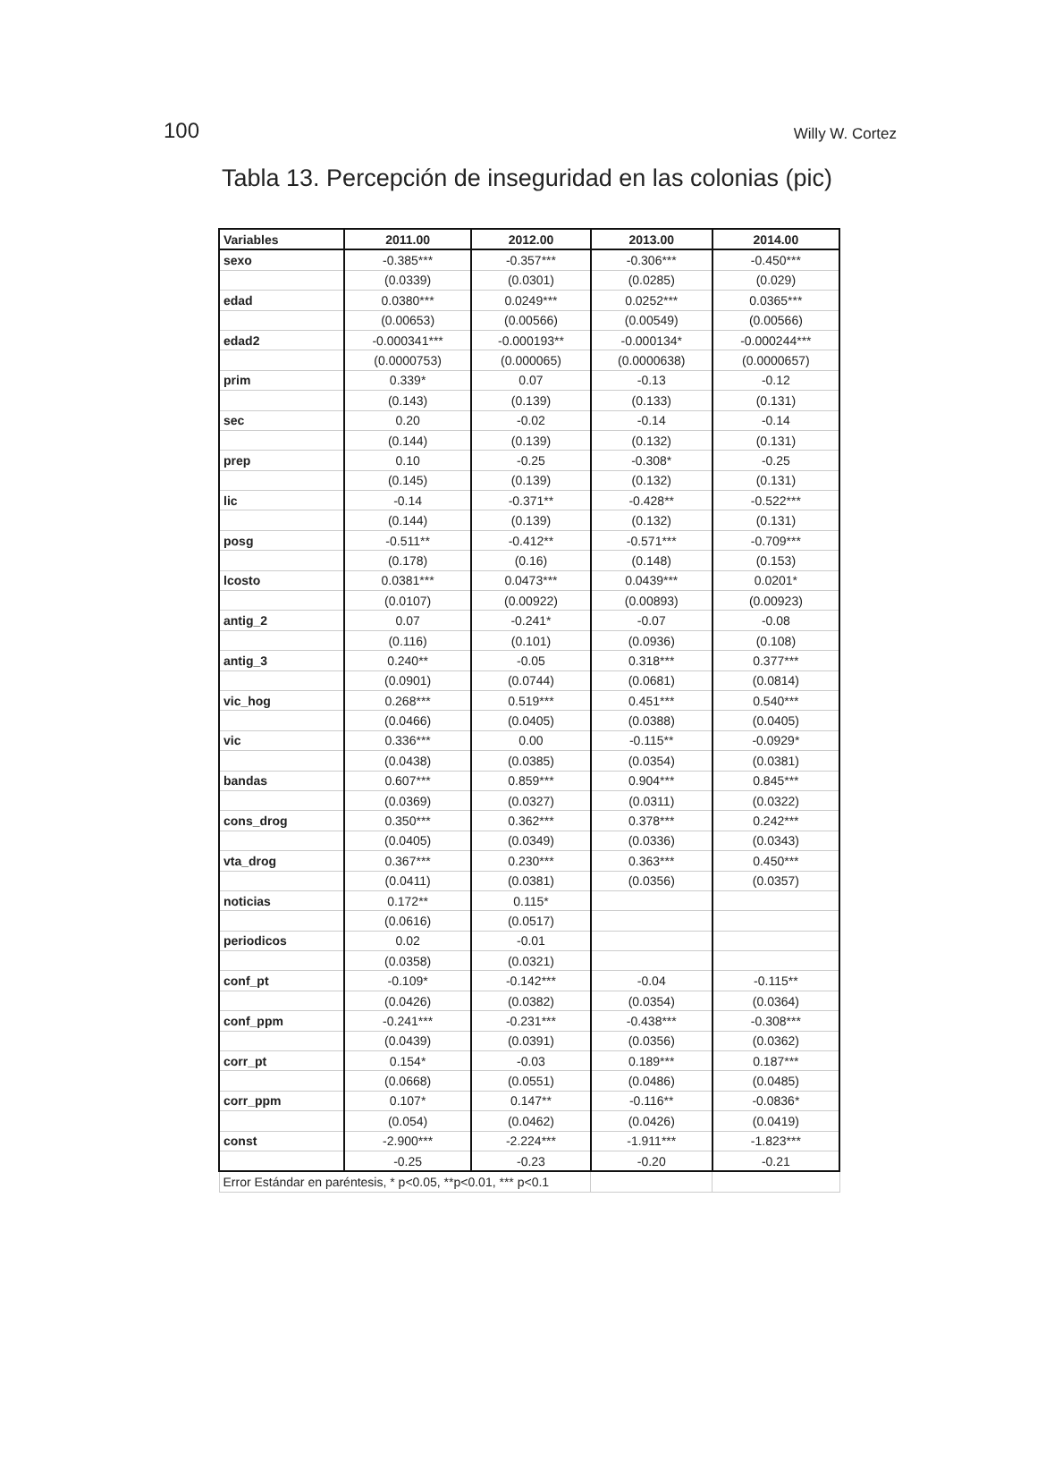100 Willy W. Cortez
Tabla 13. Percepción de inseguridad en las colonias (pic)
| Variables | 2011.00 | 2012.00 | 2013.00 | 2014.00 |
| --- | --- | --- | --- | --- |
| sexo | -0.385*** | -0.357*** | -0.306*** | -0.450*** |
| | (0.0339) | (0.0301) | (0.0285) | (0.029) |
| edad | 0.0380*** | 0.0249*** | 0.0252*** | 0.0365*** |
| | (0.00653) | (0.00566) | (0.00549) | (0.00566) |
| edad2 | -0.000341*** | -0.000193** | -0.000134* | -0.000244*** |
| | (0.0000753) | (0.000065) | (0.0000638) | (0.0000657) |
| prim | 0.339* | 0.07 | -0.13 | -0.12 |
| | (0.143) | (0.139) | (0.133) | (0.131) |
| sec | 0.20 | -0.02 | -0.14 | -0.14 |
| | (0.144) | (0.139) | (0.132) | (0.131) |
| prep | 0.10 | -0.25 | -0.308* | -0.25 |
| | (0.145) | (0.139) | (0.132) | (0.131) |
| lic | -0.14 | -0.371** | -0.428** | -0.522*** |
| | (0.144) | (0.139) | (0.132) | (0.131) |
| posg | -0.511** | -0.412** | -0.571*** | -0.709*** |
| | (0.178) | (0.16) | (0.148) | (0.153) |
| lcosto | 0.0381*** | 0.0473*** | 0.0439*** | 0.0201* |
| | (0.0107) | (0.00922) | (0.00893) | (0.00923) |
| antig_2 | 0.07 | -0.241* | -0.07 | -0.08 |
| | (0.116) | (0.101) | (0.0936) | (0.108) |
| antig_3 | 0.240** | -0.05 | 0.318*** | 0.377*** |
| | (0.0901) | (0.0744) | (0.0681) | (0.0814) |
| vic_hog | 0.268*** | 0.519*** | 0.451*** | 0.540*** |
| | (0.0466) | (0.0405) | (0.0388) | (0.0405) |
| vic | 0.336*** | 0.00 | -0.115** | -0.0929* |
| | (0.0438) | (0.0385) | (0.0354) | (0.0381) |
| bandas | 0.607*** | 0.859*** | 0.904*** | 0.845*** |
| | (0.0369) | (0.0327) | (0.0311) | (0.0322) |
| cons_drog | 0.350*** | 0.362*** | 0.378*** | 0.242*** |
| | (0.0405) | (0.0349) | (0.0336) | (0.0343) |
| vta_drog | 0.367*** | 0.230*** | 0.363*** | 0.450*** |
| | (0.0411) | (0.0381) | (0.0356) | (0.0357) |
| noticias | 0.172** | 0.115* | | |
| | (0.0616) | (0.0517) | | |
| periodicos | 0.02 | -0.01 | | |
| | (0.0358) | (0.0321) | | |
| conf_pt | -0.109* | -0.142*** | -0.04 | -0.115** |
| | (0.0426) | (0.0382) | (0.0354) | (0.0364) |
| conf_ppm | -0.241*** | -0.231*** | -0.438*** | -0.308*** |
| | (0.0439) | (0.0391) | (0.0356) | (0.0362) |
| corr_pt | 0.154* | -0.03 | 0.189*** | 0.187*** |
| | (0.0668) | (0.0551) | (0.0486) | (0.0485) |
| corr_ppm | 0.107* | 0.147** | -0.116** | -0.0836* |
| | (0.054) | (0.0462) | (0.0426) | (0.0419) |
| const | -2.900*** | -2.224*** | -1.911*** | -1.823*** |
| | -0.25 | -0.23 | -0.20 | -0.21 |
| Error Estándar en paréntesis, * p<0.05, **p<0.01, *** p<0.1 | | | | |